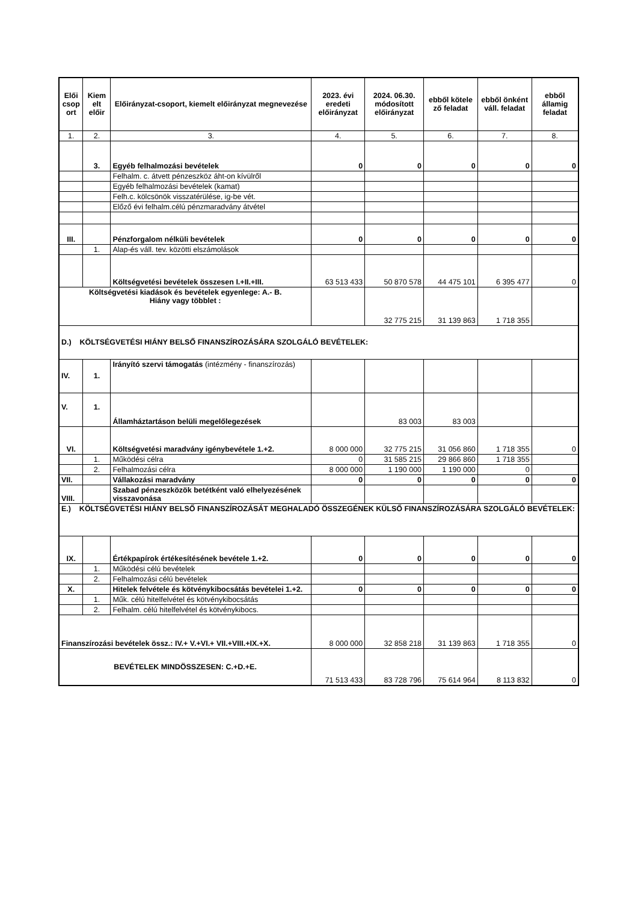| Elői csop ort | Kiem elt előir | Előirányzat-csoport, kiemelt előirányzat megnevezése | 2023. évi eredeti előirányzat | 2024. 06.30. módosított előirányzat | ebből kötele ző feladat | ebből önként váll. feladat | ebből államig feladat |
| --- | --- | --- | --- | --- | --- | --- | --- |
| 1. | 2. | 3. | 4. | 5. | 6. | 7. | 8. |
| | 3. | Egyéb felhalmozási bevételek | 0 | 0 | 0 | 0 | 0 |
| | | Felhalm. c. átvett pénzeszköz áht-on kívülről | | | | | |
| | | Egyéb felhalmozási bevételek (kamat) | | | | | |
| | | Felh.c. kölcsönök visszatérülése, ig-be vét. | | | | | |
| | | Előző évi felhalm.célú pénzmaradvány átvétel | | | | | |
| III. | | Pénzforgalom nélküli bevételek | 0 | 0 | 0 | 0 | 0 |
| | 1. | Alap-és váll. tev. közötti elszámolások | | | | | |
| | | Költségvetési bevételek összesen I.+II.+III. | 63 513 433 | 50 870 578 | 44 475 101 | 6 395 477 | 0 |
| Költségvetési kiadások és bevételek egyenlege: A.- B. Hiány vagy többlet : | | | | 32 775 215 | 31 139 863 | 1 718 355 | |
| D.) KÖLTSÉGVETÉSI HIÁNY BELSŐ FINANSZÍROZÁSÁRA SZOLGÁLÓ BEVÉTELEK: | | | | | | | |
| IV. | 1. | Irányító szervi támogatás (intézmény - finanszírozás) | | | | | |
| V. | 1. | Államháztartáson belüli megelőlegezések | | 83 003 | 83 003 | | |
| VI. | | Költségvetési maradvány igénybevétele 1.+2. | 8 000 000 | 32 775 215 | 31 056 860 | 1 718 355 | 0 |
| | 1. | Működési célra | 0 | 31 585 215 | 29 866 860 | 1 718 355 | |
| | 2. | Felhalmozási célra | 8 000 000 | 1 190 000 | 1 190 000 | 0 | |
| VII. | | Vállakozási maradvány | 0 | 0 | 0 | 0 | 0 |
| VIII. | | Szabad pénzeszközök betétként való elhelyezésének visszavonása | | | | | |
| E.) KÖLTSÉGVETÉSI HIÁNY BELSŐ FINANSZÍROZÁSÁT MEGHALADÓ ÖSSZEGÉNEK KÜLSŐ FINANSZÍROZÁSÁRA SZOLGÁLÓ BEVÉTELEK: | | | | | | | |
| IX. | | Értékpapírok értékesítésének bevétele 1.+2. | 0 | 0 | 0 | 0 | 0 |
| | 1. | Működési célú bevételek | | | | | |
| | 2. | Felhalmozási célú bevételek | | | | | |
| X. | | Hitelek felvétele és kötvénykibocsátás bevételei 1.+2. | 0 | 0 | 0 | 0 | 0 |
| | 1. | Műk. célú hitelfelvétel és kötvénykibocsátás | | | | | |
| | 2. | Felhalm. célú hitelfelvétel és kötvénykibocs. | | | | | |
| Finanszírozási bevételek össz.: IV.+ V.+VI.+ VII.+VIII.+IX.+X. | | | 8 000 000 | 32 858 218 | 31 139 863 | 1 718 355 | 0 |
| BEVÉTELEK MINDÖSSZESEN: C.+D.+E. | | | 71 513 433 | 83 728 796 | 75 614 964 | 8 113 832 | 0 |